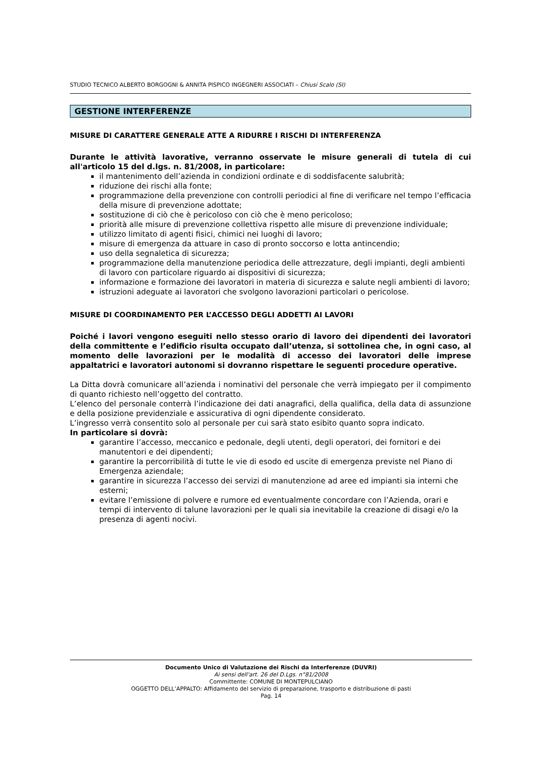STUDIO TECNICO ALBERTO BORGOGNI & ANNITA PISPICO INGEGNERI ASSOCIATI – Chiusi Scalo (SI)
GESTIONE INTERFERENZE
MISURE DI CARATTERE GENERALE ATTE A RIDURRE I RISCHI DI INTERFERENZA
Durante le attività lavorative, verranno osservate le misure generali di tutela di cui all'articolo 15 del d.lgs. n. 81/2008, in particolare:
il mantenimento dell’azienda in condizioni ordinate e di soddisfacente salubrità;
riduzione dei rischi alla fonte;
programmazione della prevenzione con controlli periodici al fine di verificare nel tempo l’efficacia della misure di prevenzione adottate;
sostituzione di ciò che è pericoloso con ciò che è meno pericoloso;
priorità alle misure di prevenzione collettiva rispetto alle misure di prevenzione individuale;
utilizzo limitato di agenti fisici, chimici nei luoghi di lavoro;
misure di emergenza da attuare in caso di pronto soccorso e lotta antincendio;
uso della segnaletica di sicurezza;
programmazione della manutenzione periodica delle attrezzature, degli impianti, degli ambienti di lavoro con particolare riguardo ai dispositivi di sicurezza;
informazione e formazione dei lavoratori in materia di sicurezza e salute negli ambienti di lavoro;
istruzioni adeguate ai lavoratori che svolgono lavorazioni particolari o pericolose.
MISURE DI COORDINAMENTO PER L’ACCESSO DEGLI ADDETTI AI LAVORI
Poiché i lavori vengono eseguiti nello stesso orario di lavoro dei dipendenti dei lavoratori della committente e l’edificio risulta occupato dall’utenza, si sottolinea che, in ogni caso, al momento delle lavorazioni per le modalità di accesso dei lavoratori delle imprese appaltatrici e lavoratori autonomi si dovranno rispettare le seguenti procedure operative.
La Ditta dovrà comunicare all’azienda i nominativi del personale che verrà impiegato per il compimento di quanto richiesto nell’oggetto del contratto.
L’elenco del personale conterrà l’indicazione dei dati anagrafici, della qualifica, della data di assunzione e della posizione previdenziale e assicurativa di ogni dipendente considerato.
L’ingresso verrà consentito solo al personale per cui sarà stato esibito quanto sopra indicato.
In particolare si dovrà:
garantire l’accesso, meccanico e pedonale, degli utenti, degli operatori, dei fornitori e dei manutentori e dei dipendenti;
garantire la percorribilità di tutte le vie di esodo ed uscite di emergenza previste nel Piano di Emergenza aziendale;
garantire in sicurezza l’accesso dei servizi di manutenzione ad aree ed impianti sia interni che esterni;
evitare l’emissione di polvere e rumore ed eventualmente concordare con l’Azienda, orari e tempi di intervento di talune lavorazioni per le quali sia inevitabile la creazione di disagi e/o la presenza di agenti nocivi.
Documento Unico di Valutazione dei Rischi da Interferenze (DUVRI)
Ai sensi dell'art. 26 del D.Lgs. n°81/2008
Committente: COMUNE DI MONTEPULCIANO
OGGETTO DELL’APPALTO: Affidamento del servizio di preparazione, trasporto e distribuzione di pasti
Pag. 14